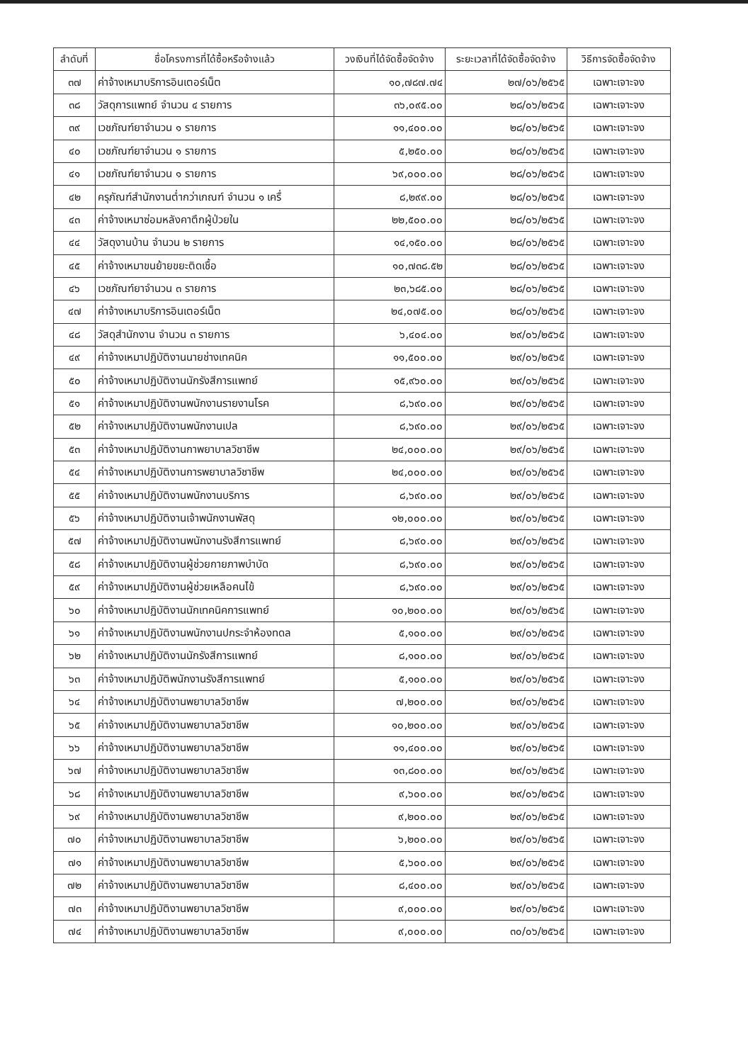| ลำดับที่ | ชื่อโครงการที่ได้ซื้อหรือจ้างแล้ว | วงเงินที่ได้จัดซื้อจัดจ้าง | ระยะเวลาที่ได้จัดซื้อจัดจ้าง | วิธีการจัดซื้อจัดจ้าง |
| --- | --- | --- | --- | --- |
| ๓๗ | ค่าจ้างเหมาบริการอินเตอร์เน็ต | ๑๐,๗๘๗.๗๔ | ๒๗/๐๖/๒๕๖๕ | เฉพาะเจาะจง |
| ๓๘ | วัสดุการแพทย์ จำนวน ๔ รายการ | ๓๖,๐๙๕.๐๐ | ๒๘/๐๖/๒๕๖๕ | เฉพาะเจาะจง |
| ๓๙ | เวชภัณฑ์ยาจำนวน ๑ รายการ | ๑๑,๔๐๐.๐๐ | ๒๘/๐๖/๒๕๖๕ | เฉพาะเจาะจง |
| ๔๐ | เวชภัณฑ์ยาจำนวน ๑ รายการ | ๕,๒๕๐.๐๐ | ๒๘/๐๖/๒๕๖๕ | เฉพาะเจาะจง |
| ๔๑ | เวชภัณฑ์ยาจำนวน ๑ รายการ | ๖๙,๐๐๐.๐๐ | ๒๘/๐๖/๒๕๖๕ | เฉพาะเจาะจง |
| ๔๒ | ครุภัณฑ์สำนักงานต่ำกว่าเกณฑ์ จำนวน ๑ เครื่ | ๘,๒๙๙.๐๐ | ๒๘/๐๖/๒๕๖๕ | เฉพาะเจาะจง |
| ๔๓ | ค่าจ้างเหมาซ่อมหลังคาตึกผู้ป่วยใน | ๒๒,๕๐๐.๐๐ | ๒๘/๐๖/๒๕๖๕ | เฉพาะเจาะจง |
| ๔๔ | วัสดุงานบ้าน จำนวน ๒ รายการ | ๑๔,๑๕๐.๐๐ | ๒๘/๐๖/๒๕๖๕ | เฉพาะเจาะจง |
| ๔๕ | ค่าจ้างเหมาขนย้ายขยะติดเชื้อ | ๑๐,๗๓๘.๕๒ | ๒๘/๐๖/๒๕๖๕ | เฉพาะเจาะจง |
| ๔๖ | เวชภัณฑ์ยาจำนวน ๓ รายการ | ๒๓,๖๘๕.๐๐ | ๒๘/๐๖/๒๕๖๕ | เฉพาะเจาะจง |
| ๔๗ | ค่าจ้างเหมาบริการอินเตอร์เน็ต | ๒๔,๐๗๕.๐๐ | ๒๘/๐๖/๒๕๖๕ | เฉพาะเจาะจง |
| ๔๘ | วัสดุสำนักงาน จำนวน ๓ รายการ | ๖,๔๐๔.๐๐ | ๒๙/๐๖/๒๕๖๕ | เฉพาะเจาะจง |
| ๔๙ | ค่าจ้างเหมาปฏิบัติงานนายช่างเทคนิค | ๑๑,๕๐๐.๐๐ | ๒๙/๐๖/๒๕๖๕ | เฉพาะเจาะจง |
| ๕๐ | ค่าจ้างเหมาปฏิบัติงานนักรังสีการแพทย์ | ๑๕,๙๖๐.๐๐ | ๒๙/๐๖/๒๕๖๕ | เฉพาะเจาะจง |
| ๕๑ | ค่าจ้างเหมาปฏิบัติงานพนักงานรายงานโรค | ๘,๖๙๐.๐๐ | ๒๙/๐๖/๒๕๖๕ | เฉพาะเจาะจง |
| ๕๒ | ค่าจ้างเหมาปฏิบัติงานพนักงานเปล | ๘,๖๙๐.๐๐ | ๒๙/๐๖/๒๕๖๕ | เฉพาะเจาะจง |
| ๕๓ | ค่าจ้างเหมาปฏิบัติงานกาพยาบาลวิชาชีพ | ๒๔,๐๐๐.๐๐ | ๒๙/๐๖/๒๕๖๕ | เฉพาะเจาะจง |
| ๕๔ | ค่าจ้างเหมาปฏิบัติงานการพยาบาลวิชาชีพ | ๒๔,๐๐๐.๐๐ | ๒๙/๐๖/๒๕๖๕ | เฉพาะเจาะจง |
| ๕๕ | ค่าจ้างเหมาปฏิบัติงานพนักงานบริการ | ๘,๖๙๐.๐๐ | ๒๙/๐๖/๒๕๖๕ | เฉพาะเจาะจง |
| ๕๖ | ค่าจ้างเหมาปฏิบัติงานเจ้าพนักงานพัสดุ | ๑๒,๐๐๐.๐๐ | ๒๙/๐๖/๒๕๖๕ | เฉพาะเจาะจง |
| ๕๗ | ค่าจ้างเหมาปฏิบัติงานพนักงานรังสีการแพทย์ | ๘,๖๙๐.๐๐ | ๒๙/๐๖/๒๕๖๕ | เฉพาะเจาะจง |
| ๕๘ | ค่าจ้างเหมาปฏิบัติงานผู้ช่วยกายภาพบำบัด | ๘,๖๙๐.๐๐ | ๒๙/๐๖/๒๕๖๕ | เฉพาะเจาะจง |
| ๕๙ | ค่าจ้างเหมาปฏิบัติงานผู้ช่วยเหลือคนไข้ | ๘,๖๙๐.๐๐ | ๒๙/๐๖/๒๕๖๕ | เฉพาะเจาะจง |
| ๖๐ | ค่าจ้างเหมาปฏิบัติงานนักเทคนิคการแพทย์ | ๑๐,๒๐๐.๐๐ | ๒๙/๐๖/๒๕๖๕ | เฉพาะเจาะจง |
| ๖๑ | ค่าจ้างเหมาปฏิบัติงานพนักงานปกระจำห้องทดล | ๕,๑๐๐.๐๐ | ๒๙/๐๖/๒๕๖๕ | เฉพาะเจาะจง |
| ๖๒ | ค่าจ้างเหมาปฏิบัติงานนักรังสีการแพทย์ | ๘,๑๐๐.๐๐ | ๒๙/๐๖/๒๕๖๕ | เฉพาะเจาะจง |
| ๖๓ | ค่าจ้างเหมาปฏิบัติพนักงานรังสีการแพทย์ | ๕,๑๐๐.๐๐ | ๒๙/๐๖/๒๕๖๕ | เฉพาะเจาะจง |
| ๖๔ | ค่าจ้างเหมาปฏิบัติงานพยาบาลวิชาชีพ | ๗,๒๐๐.๐๐ | ๒๙/๐๖/๒๕๖๕ | เฉพาะเจาะจง |
| ๖๕ | ค่าจ้างเหมาปฏิบัติงานพยาบาลวิชาชีพ | ๑๐,๒๐๐.๐๐ | ๒๙/๐๖/๒๕๖๕ | เฉพาะเจาะจง |
| ๖๖ | ค่าจ้างเหมาปฏิบัติงานพยาบาลวิชาชีพ | ๑๑,๔๐๐.๐๐ | ๒๙/๐๖/๒๕๖๕ | เฉพาะเจาะจง |
| ๖๗ | ค่าจ้างเหมาปฏิบัติงานพยาบาลวิชาชีพ | ๑๓,๘๐๐.๐๐ | ๒๙/๐๖/๒๕๖๕ | เฉพาะเจาะจง |
| ๖๘ | ค่าจ้างเหมาปฏิบัติงานพยาบาลวิชาชีพ | ๙,๖๐๐.๐๐ | ๒๙/๐๖/๒๕๖๕ | เฉพาะเจาะจง |
| ๖๙ | ค่าจ้างเหมาปฏิบัติงานพยาบาลวิชาชีพ | ๙,๒๐๐.๐๐ | ๒๙/๐๖/๒๕๖๕ | เฉพาะเจาะจง |
| ๗๐ | ค่าจ้างเหมาปฏิบัติงานพยาบาลวิชาชีพ | ๖,๒๐๐.๐๐ | ๒๙/๐๖/๒๕๖๕ | เฉพาะเจาะจง |
| ๗๑ | ค่าจ้างเหมาปฏิบัติงานพยาบาลวิชาชีพ | ๕,๖๐๐.๐๐ | ๒๙/๐๖/๒๕๖๕ | เฉพาะเจาะจง |
| ๗๒ | ค่าจ้างเหมาปฏิบัติงานพยาบาลวิชาชีพ | ๘,๔๐๐.๐๐ | ๒๙/๐๖/๒๕๖๕ | เฉพาะเจาะจง |
| ๗๓ | ค่าจ้างเหมาปฏิบัติงานพยาบาลวิชาชีพ | ๙,๐๐๐.๐๐ | ๒๙/๐๖/๒๕๖๕ | เฉพาะเจาะจง |
| ๗๔ | ค่าจ้างเหมาปฏิบัติงานพยาบาลวิชาชีพ | ๙,๐๐๐.๐๐ | ๓๐/๐๖/๒๕๖๕ | เฉพาะเจาะจง |